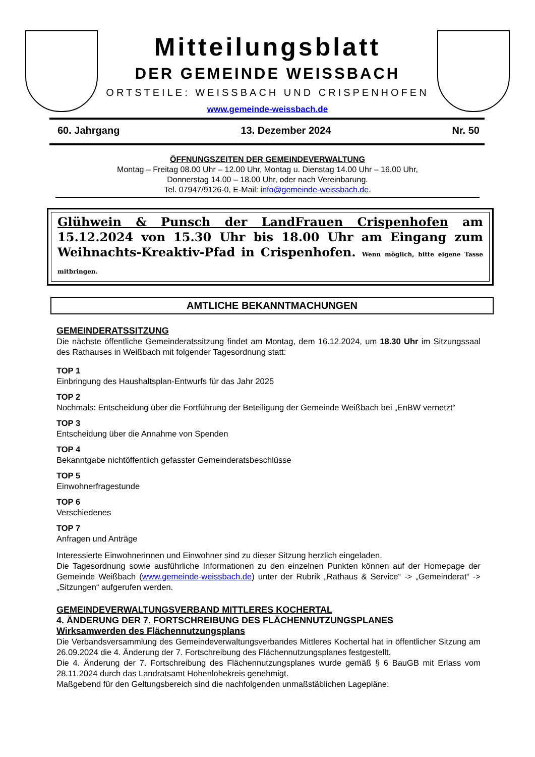Mitteilungsblatt
DER GEMEINDE WEISSBACH
ORTSTEILE: WEISSBACH UND CRISPENHOFEN
www.gemeinde-weissbach.de
60. Jahrgang 13. Dezember 2024 Nr. 50
ÖFFNUNGSZEITEN DER GEMEINDEVERWALTUNG
Montag – Freitag 08.00 Uhr – 12.00 Uhr, Montag u. Dienstag 14.00 Uhr – 16.00 Uhr,
Donnerstag 14.00 – 18.00 Uhr, oder nach Vereinbarung.
Tel. 07947/9126-0, E-Mail: info@gemeinde-weissbach.de.
Glühwein & Punsch der LandFrauen Crispenhofen am 15.12.2024 von 15.30 Uhr bis 18.00 Uhr am Eingang zum Weih­nachts-Kreaktiv-Pfad in Crispenhofen. Wenn möglich, bitte eigene Tasse mitbringen.
AMTLICHE BEKANNTMACHUNGEN
GEMEINDERATSSITZUNG
Die nächste öffentliche Gemeinderatssitzung findet am Montag, dem 16.12.2024, um 18.30 Uhr im Sitzungssaal des Rathauses in Weißbach mit folgender Tagesordnung statt:
TOP 1
Einbringung des Haushaltsplan-Entwurfs für das Jahr 2025
TOP 2
Nochmals: Entscheidung über die Fortführung der Beteiligung der Gemeinde Weißbach bei „EnBW vernetzt“
TOP 3
Entscheidung über die Annahme von Spenden
TOP 4
Bekanntgabe nichtöffentlich gefasster Gemeinderatsbeschlüsse
TOP 5
Einwohnerfragestunde
TOP 6
Verschiedenes
TOP 7
Anfragen und Anträge
Interessierte Einwohnerinnen und Einwohner sind zu dieser Sitzung herzlich eingeladen.
Die Tagesordnung sowie ausführliche Informationen zu den einzelnen Punkten können auf der Homepage der Gemeinde Weißbach (www.gemeinde-weissbach.de) unter der Rubrik „Rathaus & Service“ -> „Gemeinderat“ -> „Sitzungen“ aufgerufen werden.
GEMEINDEVERWALTUNGSVERBAND MITTLERES KOCHERTAL
4. ÄNDERUNG DER 7. FORTSCHREIBUNG DES FLÄCHENNUTZUNGSPLANES
Wirksamwerden des Flächennutzungsplans
Die Verbandsversammlung des Gemeindeverwaltungsverbandes Mittleres Kochertal hat in öffentlicher Sitzung am 26.09.2024 die 4. Änderung der 7. Fortschreibung des Flächennutzungsplanes festgestellt.
Die 4. Änderung der 7. Fortschreibung des Flächennutzungsplanes wurde gemäß § 6 BauGB mit Erlass vom 28.11.2024 durch das Landratsamt Hohenlohekreis genehmigt.
Maßgebend für den Geltungsbereich sind die nachfolgenden unmaßstäblichen Lagepläne: